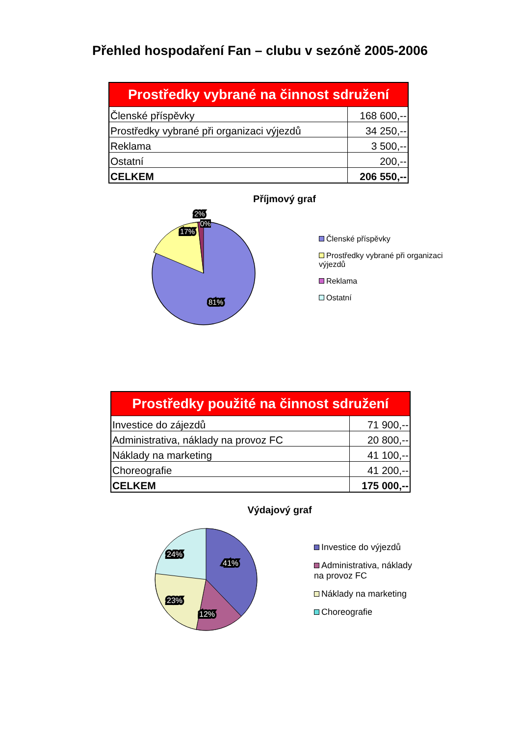Přehled hospodaření Fan – clubu v sezóně 2005-2006
| Prostředky vybrané na činnost sdružení | |
| --- | --- |
| Členské příspěvky | 168 600,-- |
| Prostředky vybrané při organizaci výjezdů | 34 250,-- |
| Reklama | 3 500,-- |
| Ostatní | 200,-- |
| CELKEM | 206 550,-- |
Příjmový graf
17%
81%
2%
Členské příspěvky
Prostředky vybrané při organizaci výjezdů
Reklama
Ostatní
0%
| Prostředky použité na činnost sdružení | |
| --- | --- |
| Investice do zájezdů | 71 900,-- |
| Administrativa, náklady na provoz FC | 20 800,-- |
| Náklady na marketing | 41 100,-- |
| Choreografie | 41 200,-- |
| CELKEM | 175 000,-- |
Výdajový graf
24%
41%
23%
12%
Investice do výjezdů
Administrativa, náklady na provoz FC
Náklady na marketing
Choreografie